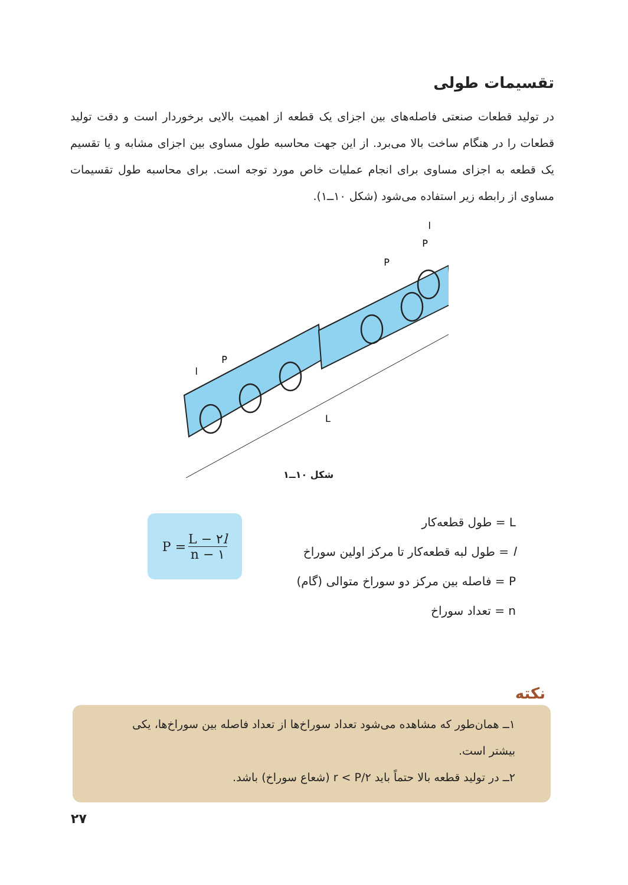تقسیمات طولی
در تولید قطعات صنعتی فاصله‌های بین اجزای یک قطعه از اهمیت بالایی برخوردار است و دقت تولید قطعات را در هنگام ساخت بالا می‌برد. از این جهت محاسبه طول مساوی بین اجزای مشابه و یا تقسیم یک قطعه به اجزای مساوی برای انجام عملیات خاص مورد توجه است. برای محاسبه طول تقسیمات مساوی از رابطه زیر استفاده می‌شود (شکل ۱۰ــ۱).
L
P
l
P
P
l
شکل ۱۰ــ۱
L = طول قطعه‌کار
l = طول لبه قطعه‌کار تا مرکز اولین سوراخ
P = فاصله بین مرکز دو سوراخ متوالی (گام)
n = تعداد سوراخ
P = L − ۲l n − ۱
نکته
۱ــ همان‌طور که مشاهده می‌شود تعداد سوراخ‌ها از تعداد فاصله بین سوراخ‌ها، یکی بیشتر است.
۲ــ در تولید قطعه بالا حتماً باید r < P/۲ (شعاع سوراخ) باشد.
۲۷